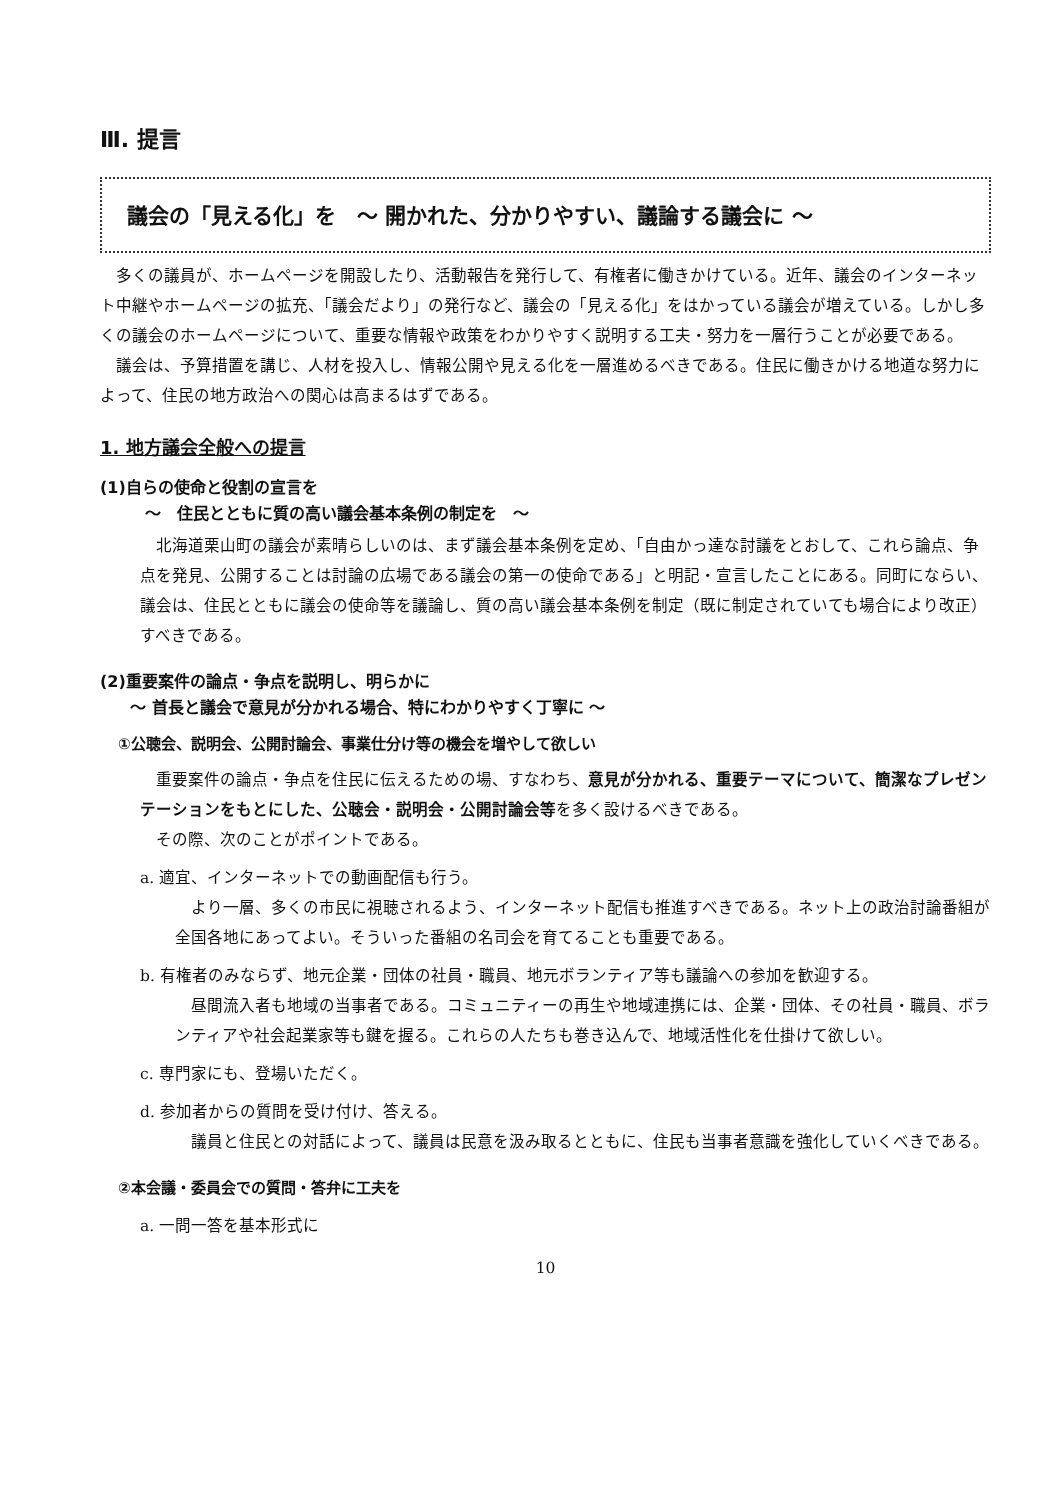Ⅲ. 提言
議会の「見える化」を　～ 開かれた、分かりやすい、議論する議会に ～
多くの議員が、ホームページを開設したり、活動報告を発行して、有権者に働きかけている。近年、議会のインターネット中継やホームページの拡充、「議会だより」の発行など、議会の「見える化」をはかっている議会が増えている。しかし多くの議会のホームページについて、重要な情報や政策をわかりやすく説明する工夫・努力を一層行うことが必要である。
議会は、予算措置を講じ、人材を投入し、情報公開や見える化を一層進めるべきである。住民に働きかける地道な努力によって、住民の地方政治への関心は高まるはずである。
1. 地方議会全般への提言
(1)自らの使命と役割の宣言を
～　住民とともに質の高い議会基本条例の制定を　～
北海道栗山町の議会が素晴らしいのは、まず議会基本条例を定め、「自由かっ達な討議をとおして、これら論点、争点を発見、公開することは討論の広場である議会の第一の使命である」と明記・宣言したことにある。同町にならい、議会は、住民とともに議会の使命等を議論し、質の高い議会基本条例を制定（既に制定されていても場合により改正）すべきである。
(2)重要案件の論点・争点を説明し、明らかに
～ 首長と議会で意見が分かれる場合、特にわかりやすく丁寧に ～
①公聴会、説明会、公開討論会、事業仕分け等の機会を増やして欲しい
重要案件の論点・争点を住民に伝えるための場、すなわち、意見が分かれる、重要テーマについて、簡潔なプレゼンテーションをもとにした、公聴会・説明会・公開討論会等を多く設けるべきである。
その際、次のことがポイントである。
a. 適宜、インターネットでの動画配信も行う。
より一層、多くの市民に視聴されるよう、インターネット配信も推進すべきである。ネット上の政治討論番組が全国各地にあってよい。そういった番組の名司会を育てることも重要である。
b. 有権者のみならず、地元企業・団体の社員・職員、地元ボランティア等も議論への参加を歓迎する。
昼間流入者も地域の当事者である。コミュニティーの再生や地域連携には、企業・団体、その社員・職員、ボランティアや社会起業家等も鍵を握る。これらの人たちも巻き込んで、地域活性化を仕掛けて欲しい。
c. 専門家にも、登場いただく。
d. 参加者からの質問を受け付け、答える。
議員と住民との対話によって、議員は民意を汲み取るとともに、住民も当事者意識を強化していくべきである。
②本会議・委員会での質問・答弁に工夫を
a. 一問一答を基本形式に
10